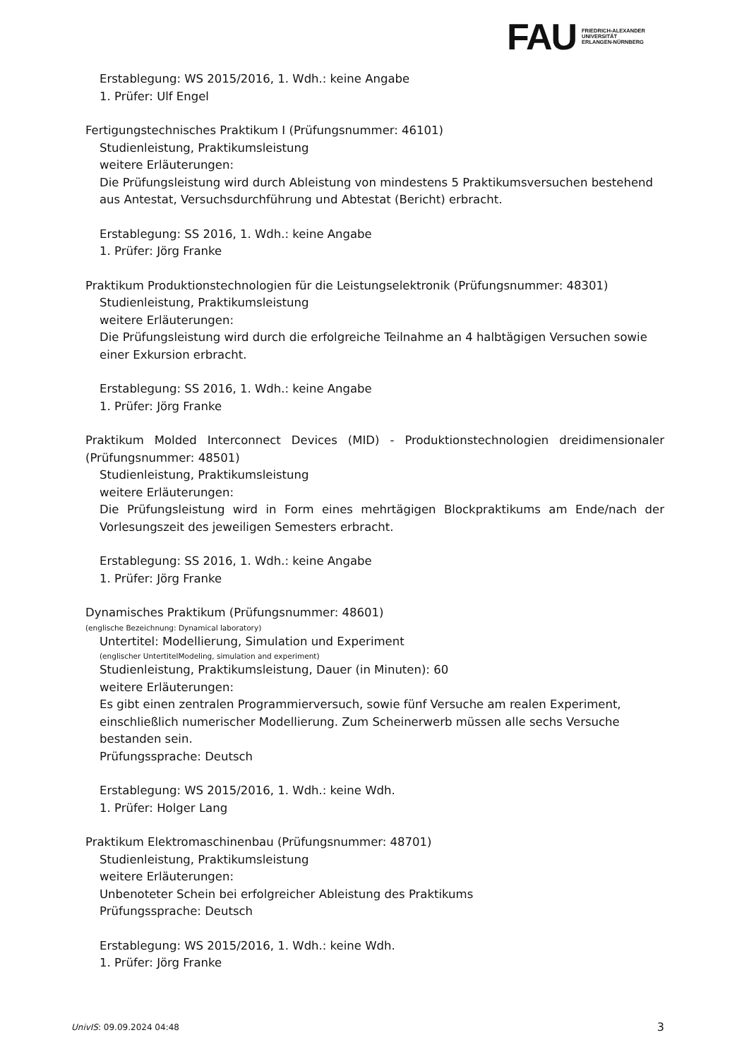FAU
FRIEDRICH-ALEXANDER
UNIVERSITÄT
ERLANGEN-NÜRNBERG
Erstablegung: WS 2015/2016, 1. Wdh.: keine Angabe
1. Prüfer: Ulf Engel
Fertigungstechnisches Praktikum I (Prüfungsnummer: 46101)
Studienleistung, Praktikumsleistung
weitere Erläuterungen:
Die Prüfungsleistung wird durch Ableistung von mindestens 5 Praktikumsversuchen bestehend aus Antestat, Versuchsdurchführung und Abtestat (Bericht) erbracht.
Erstablegung: SS 2016, 1. Wdh.: keine Angabe
1. Prüfer: Jörg Franke
Praktikum Produktionstechnologien für die Leistungselektronik (Prüfungsnummer: 48301)
Studienleistung, Praktikumsleistung
weitere Erläuterungen:
Die Prüfungsleistung wird durch die erfolgreiche Teilnahme an 4 halbtägigen Versuchen sowie einer Exkursion erbracht.
Erstablegung: SS 2016, 1. Wdh.: keine Angabe
1. Prüfer: Jörg Franke
Praktikum Molded Interconnect Devices (MID) - Produktionstechnologien dreidimensionaler (Prüfungsnummer: 48501)
Studienleistung, Praktikumsleistung
weitere Erläuterungen:
Die Prüfungsleistung wird in Form eines mehrtägigen Blockpraktikums am Ende/nach der Vorlesungszeit des jeweiligen Semesters erbracht.
Erstablegung: SS 2016, 1. Wdh.: keine Angabe
1. Prüfer: Jörg Franke
Dynamisches Praktikum (Prüfungsnummer: 48601)
(englische Bezeichnung: Dynamical laboratory)
Untertitel: Modellierung, Simulation und Experiment
(englischer UntertitelModeling, simulation and experiment)
Studienleistung, Praktikumsleistung, Dauer (in Minuten): 60
weitere Erläuterungen:
Es gibt einen zentralen Programmierversuch, sowie fünf Versuche am realen Experiment, einschließlich numerischer Modellierung. Zum Scheinerwerb müssen alle sechs Versuche bestanden sein.
Prüfungssprache: Deutsch
Erstablegung: WS 2015/2016, 1. Wdh.: keine Wdh.
1. Prüfer: Holger Lang
Praktikum Elektromaschinenbau (Prüfungsnummer: 48701)
Studienleistung, Praktikumsleistung
weitere Erläuterungen:
Unbenoteter Schein bei erfolgreicher Ableistung des Praktikums
Prüfungssprache: Deutsch
Erstablegung: WS 2015/2016, 1. Wdh.: keine Wdh.
1. Prüfer: Jörg Franke
UnivIS: 09.09.2024 04:48 3